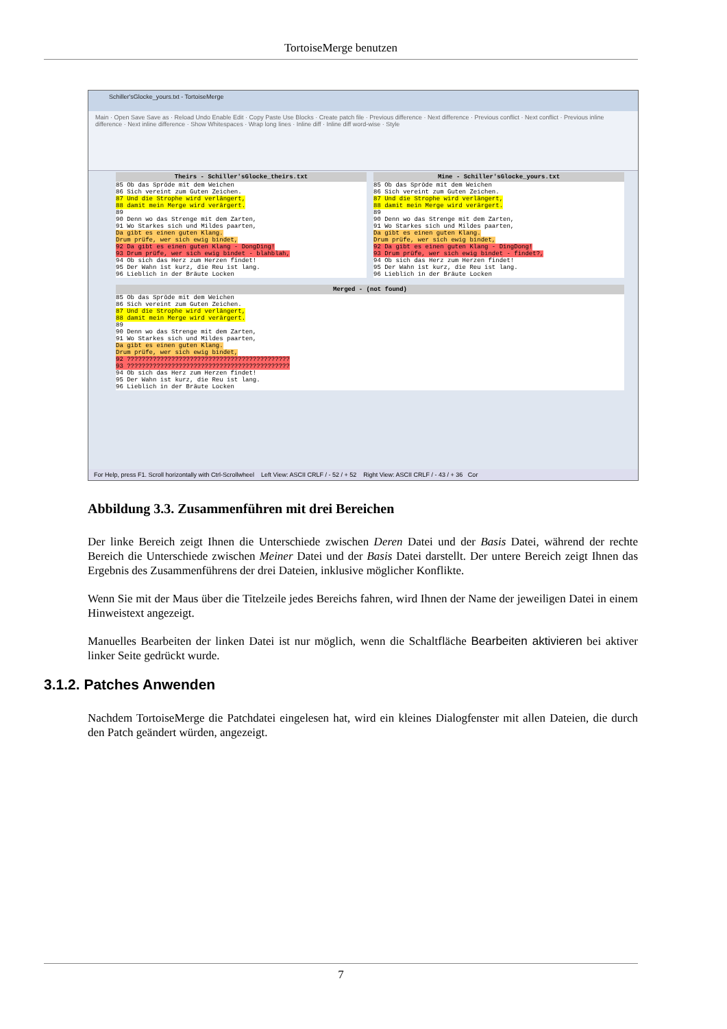TortoiseMerge benutzen
Schiller'sGlocke_yours.txt - TortoiseMerge
Main · Open Save Save as · Reload Undo Enable Edit · Copy Paste Use Blocks · Create patch file · Previous difference · Next difference · Previous conflict · Next conflict · Previous inline difference · Next inline difference · Show Whitespaces · Wrap long lines · Inline diff · Inline diff word-wise · Style
Theirs - Schiller'sGlocke_theirs.txt
85 Ob das Spröde mit dem Weichen
86 Sich vereint zum Guten Zeichen.
87 Und die Strophe wird verlängert,
88 damit mein Merge wird verärgert.
89
90 Denn wo das Strenge mit dem Zarten,
91 Wo Starkes sich und Mildes paarten,
Da gibt es einen guten Klang.
Drum prüfe, wer sich ewig bindet,
92 Da gibt es einen guten Klang - DongDing!
93 Drum prüfe, wer sich ewig bindet - blahblah,
94 Ob sich das Herz zum Herzen findet!
95 Der Wahn ist kurz, die Reu ist lang.
96 Lieblich in der Bräute Locken
Mine - Schiller'sGlocke_yours.txt
85 Ob das Spröde mit dem Weichen
86 Sich vereint zum Guten Zeichen.
87 Und die Strophe wird verlängert,
88 damit mein Merge wird verärgert.
89
90 Denn wo das Strenge mit dem Zarten,
91 Wo Starkes sich und Mildes paarten,
Da gibt es einen guten Klang.
Drum prüfe, wer sich ewig bindet,
92 Da gibt es einen guten Klang - DingDong!
93 Drum prüfe, wer sich ewig bindet - findet?,
94 Ob sich das Herz zum Herzen findet!
95 Der Wahn ist kurz, die Reu ist lang.
96 Lieblich in der Bräute Locken
Merged - (not found)
85 Ob das Spröde mit dem Weichen
86 Sich vereint zum Guten Zeichen.
87 Und die Strophe wird verlängert,
88 damit mein Merge wird verärgert.
89
90 Denn wo das Strenge mit dem Zarten,
91 Wo Starkes sich und Mildes paarten,
Da gibt es einen guten Klang.
Drum prüfe, wer sich ewig bindet,
92 ????????????????????????????????????????????
93 ????????????????????????????????????????????
94 Ob sich das Herz zum Herzen findet!
95 Der Wahn ist kurz, die Reu ist lang.
96 Lieblich in der Bräute Locken
For Help, press F1. Scroll horizontally with Ctrl-Scrollwheel Left View: ASCII CRLF / - 52 / + 52 Right View: ASCII CRLF / - 43 / + 36 Cor
Abbildung 3.3. Zusammenführen mit drei Bereichen
Der linke Bereich zeigt Ihnen die Unterschiede zwischen Deren Datei und der Basis Datei, während der rechte Bereich die Unterschiede zwischen Meiner Datei und der Basis Datei darstellt. Der untere Bereich zeigt Ihnen das Ergebnis des Zusammenführens der drei Dateien, inklusive möglicher Konflikte.
Wenn Sie mit der Maus über die Titelzeile jedes Bereichs fahren, wird Ihnen der Name der jeweiligen Datei in einem Hinweistext angezeigt.
Manuelles Bearbeiten der linken Datei ist nur möglich, wenn die Schaltfläche Bearbeiten aktivieren bei aktiver linker Seite gedrückt wurde.
3.1.2. Patches Anwenden
Nachdem TortoiseMerge die Patchdatei eingelesen hat, wird ein kleines Dialogfenster mit allen Dateien, die durch den Patch geändert würden, angezeigt.
7